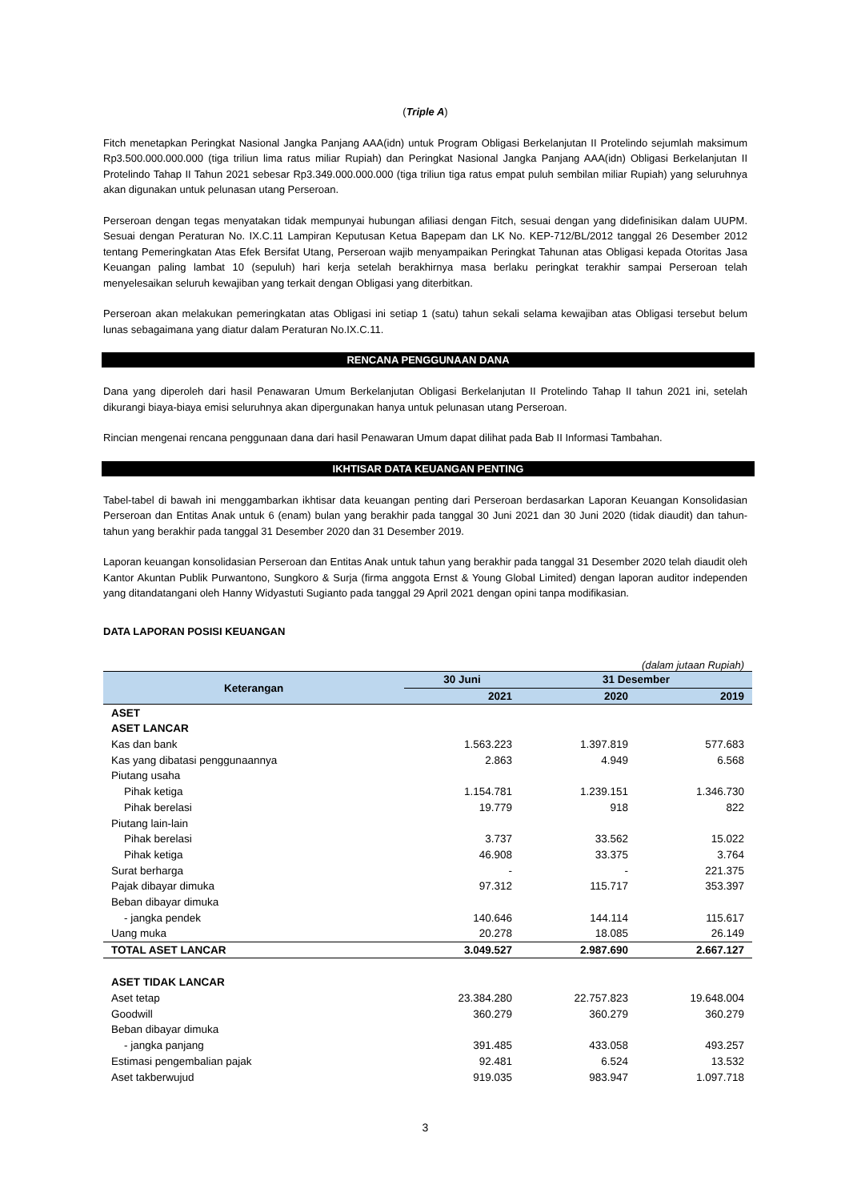(Triple A)
Fitch menetapkan Peringkat Nasional Jangka Panjang AAA(idn) untuk Program Obligasi Berkelanjutan II Protelindo sejumlah maksimum Rp3.500.000.000.000 (tiga triliun lima ratus miliar Rupiah) dan Peringkat Nasional Jangka Panjang AAA(idn) Obligasi Berkelanjutan II Protelindo Tahap II Tahun 2021 sebesar Rp3.349.000.000.000 (tiga triliun tiga ratus empat puluh sembilan miliar Rupiah) yang seluruhnya akan digunakan untuk pelunasan utang Perseroan.
Perseroan dengan tegas menyatakan tidak mempunyai hubungan afiliasi dengan Fitch, sesuai dengan yang didefinisikan dalam UUPM. Sesuai dengan Peraturan No. IX.C.11 Lampiran Keputusan Ketua Bapepam dan LK No. KEP-712/BL/2012 tanggal 26 Desember 2012 tentang Pemeringkatan Atas Efek Bersifat Utang, Perseroan wajib menyampaikan Peringkat Tahunan atas Obligasi kepada Otoritas Jasa Keuangan paling lambat 10 (sepuluh) hari kerja setelah berakhirnya masa berlaku peringkat terakhir sampai Perseroan telah menyelesaikan seluruh kewajiban yang terkait dengan Obligasi yang diterbitkan.
Perseroan akan melakukan pemeringkatan atas Obligasi ini setiap 1 (satu) tahun sekali selama kewajiban atas Obligasi tersebut belum lunas sebagaimana yang diatur dalam Peraturan No.IX.C.11.
RENCANA PENGGUNAAN DANA
Dana yang diperoleh dari hasil Penawaran Umum Berkelanjutan Obligasi Berkelanjutan II Protelindo Tahap II tahun 2021 ini, setelah dikurangi biaya-biaya emisi seluruhnya akan dipergunakan hanya untuk pelunasan utang Perseroan.
Rincian mengenai rencana penggunaan dana dari hasil Penawaran Umum dapat dilihat pada Bab II Informasi Tambahan.
IKHTISAR DATA KEUANGAN PENTING
Tabel-tabel di bawah ini menggambarkan ikhtisar data keuangan penting dari Perseroan berdasarkan Laporan Keuangan Konsolidasian Perseroan dan Entitas Anak untuk 6 (enam) bulan yang berakhir pada tanggal 30 Juni 2021 dan 30 Juni 2020 (tidak diaudit) dan tahun-tahun yang berakhir pada tanggal 31 Desember 2020 dan 31 Desember 2019.
Laporan keuangan konsolidasian Perseroan dan Entitas Anak untuk tahun yang berakhir pada tanggal 31 Desember 2020 telah diaudit oleh Kantor Akuntan Publik Purwantono, Sungkoro & Surja (firma anggota Ernst & Young Global Limited) dengan laporan auditor independen yang ditandatangani oleh Hanny Widyastuti Sugianto pada tanggal 29 April 2021 dengan opini tanpa modifikasian.
DATA LAPORAN POSISI KEUANGAN
(dalam jutaan Rupiah)
| Keterangan | 30 Juni | 31 Desember | |
| --- | --- | --- | --- |
| | 2021 | 2020 | 2019 |
| ASET | | | |
| ASET LANCAR | | | |
| Kas dan bank | 1.563.223 | 1.397.819 | 577.683 |
| Kas yang dibatasi penggunaannya | 2.863 | 4.949 | 6.568 |
| Piutang usaha | | | |
| Pihak ketiga | 1.154.781 | 1.239.151 | 1.346.730 |
| Pihak berelasi | 19.779 | 918 | 822 |
| Piutang lain-lain | | | |
| Pihak berelasi | 3.737 | 33.562 | 15.022 |
| Pihak ketiga | 46.908 | 33.375 | 3.764 |
| Surat berharga | - | - | 221.375 |
| Pajak dibayar dimuka | 97.312 | 115.717 | 353.397 |
| Beban dibayar dimuka | | | |
| - jangka pendek | 140.646 | 144.114 | 115.617 |
| Uang muka | 20.278 | 18.085 | 26.149 |
| TOTAL ASET LANCAR | 3.049.527 | 2.987.690 | 2.667.127 |
| ASET TIDAK LANCAR | | | |
| Aset tetap | 23.384.280 | 22.757.823 | 19.648.004 |
| Goodwill | 360.279 | 360.279 | 360.279 |
| Beban dibayar dimuka | | | |
| - jangka panjang | 391.485 | 433.058 | 493.257 |
| Estimasi pengembalian pajak | 92.481 | 6.524 | 13.532 |
| Aset takberwujud | 919.035 | 983.947 | 1.097.718 |
3